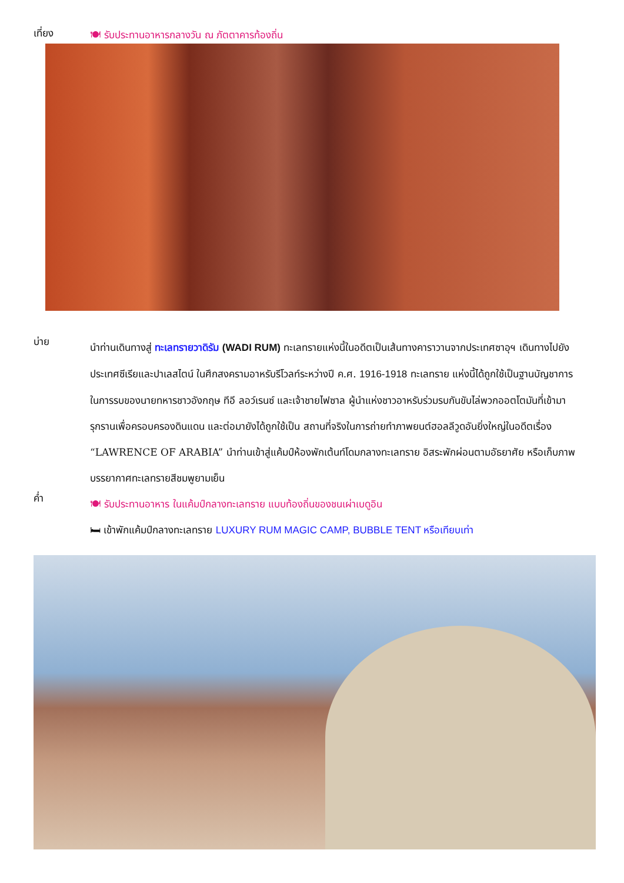เที่ยง
🍽 รับประทานอาหารกลางวัน ณ ภัตตาคารท้องถิ่น
บ่าย
นำท่านเดินทางสู่ ทะเลทรายวาดิรัม (WADI RUM) ทะเลทรายแห่งนี้ในอดีตเป็นเส้นทางคาราวานจากประเทศซาอุฯ เดินทางไปยังประเทศซีเรียและปาเลสไตน์ ในศึกสงครามอาหรับรีโวลท์ระหว่างปี ค.ศ. 1916-1918 ทะเลทราย แห่งนี้ได้ถูกใช้เป็นฐานบัญชาการในการรบของนายทหารชาวอังกฤษ ทีอี ลอว์เรนซ์ และเจ้าชายไฟซาล ผู้นำแห่งชาวอาหรับร่วมรบกันขับไล่พวกออตโตมันที่เข้ามารุกรานเพื่อครอบครองดินแดน และต่อมายังได้ถูกใช้เป็น สถานที่จริงในการถ่ายทำภาพยนต์ฮอลลีวูดอันยิ่งใหญ่ในอดีตเรื่อง “LAWRENCE OF ARABIA” นำท่านเข้าสู่แค้มป์ห้องพักเต้นท์โดมกลางทะเลทราย อิสระพักผ่อนตามอัธยาศัย หรือเก็บภาพบรรยากาศทะเลทรายสีชมพูยามเย็น
ค่ำ
🍽 รับประทานอาหาร ในแค้มป์กลางทะเลทราย แบบท้องถิ่นของชนเผ่าเบดูอิน
🛏 เข้าพักแค้มป์กลางทะเลทราย LUXURY RUM MAGIC CAMP, BUBBLE TENT หรือเทียบเท่า